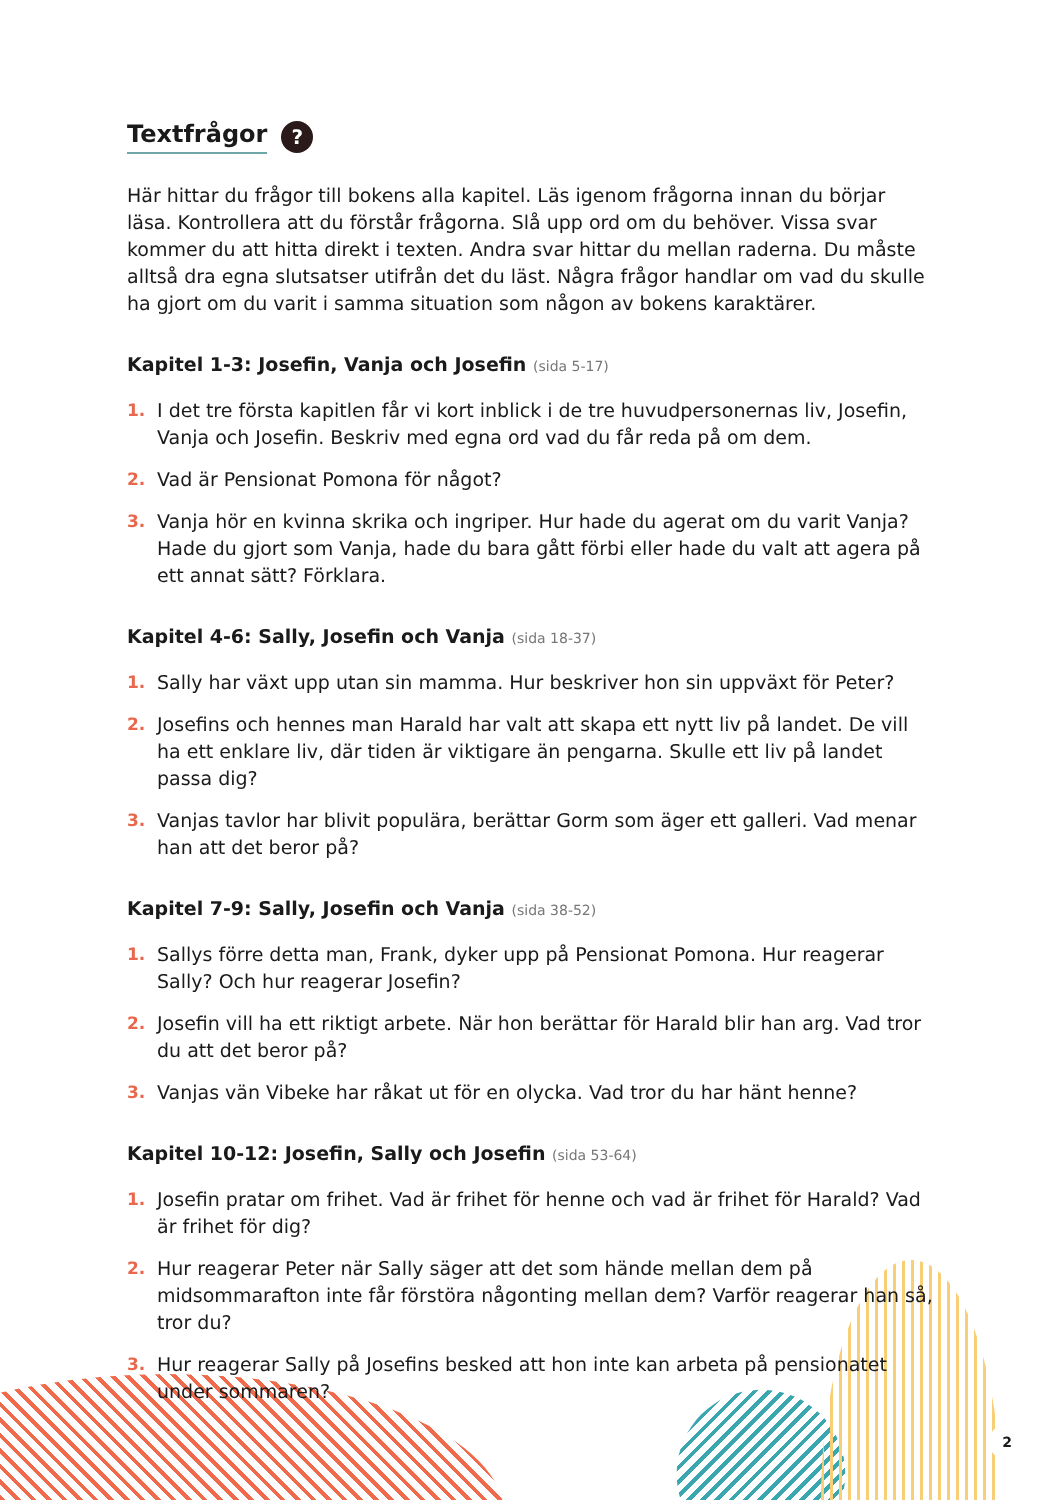Textfrågor ?
Här hittar du frågor till bokens alla kapitel. Läs igenom frågorna innan du börjar läsa. Kontrollera att du förstår frågorna. Slå upp ord om du behöver. Vissa svar kommer du att hitta direkt i texten. Andra svar hittar du mellan raderna. Du måste alltså dra egna slutsatser utifrån det du läst. Några frågor handlar om vad du skulle ha gjort om du varit i samma situation som någon av bokens karaktärer.
Kapitel 1-3: Josefin, Vanja och Josefin (sida 5-17)
1. I det tre första kapitlen får vi kort inblick i de tre huvudpersonernas liv, Josefin, Vanja och Josefin. Beskriv med egna ord vad du får reda på om dem.
2. Vad är Pensionat Pomona för något?
3. Vanja hör en kvinna skrika och ingriper. Hur hade du agerat om du varit Vanja? Hade du gjort som Vanja, hade du bara gått förbi eller hade du valt att agera på ett annat sätt? Förklara.
Kapitel 4-6: Sally, Josefin och Vanja (sida 18-37)
1. Sally har växt upp utan sin mamma. Hur beskriver hon sin uppväxt för Peter?
2. Josefins och hennes man Harald har valt att skapa ett nytt liv på landet. De vill ha ett enklare liv, där tiden är viktigare än pengarna. Skulle ett liv på landet passa dig?
3. Vanjas tavlor har blivit populära, berättar Gorm som äger ett galleri. Vad menar han att det beror på?
Kapitel 7-9: Sally, Josefin och Vanja (sida 38-52)
1. Sallys förre detta man, Frank, dyker upp på Pensionat Pomona. Hur reagerar Sally? Och hur reagerar Josefin?
2. Josefin vill ha ett riktigt arbete. När hon berättar för Harald blir han arg. Vad tror du att det beror på?
3. Vanjas vän Vibeke har råkat ut för en olycka. Vad tror du har hänt henne?
Kapitel 10-12: Josefin, Sally och Josefin (sida 53-64)
1. Josefin pratar om frihet. Vad är frihet för henne och vad är frihet för Harald? Vad är frihet för dig?
2. Hur reagerar Peter när Sally säger att det som hände mellan dem på midsommarafton inte får förstöra någonting mellan dem? Varför reagerar han så, tror du?
3. Hur reagerar Sally på Josefins besked att hon inte kan arbeta på pensionatet under sommaren?
2